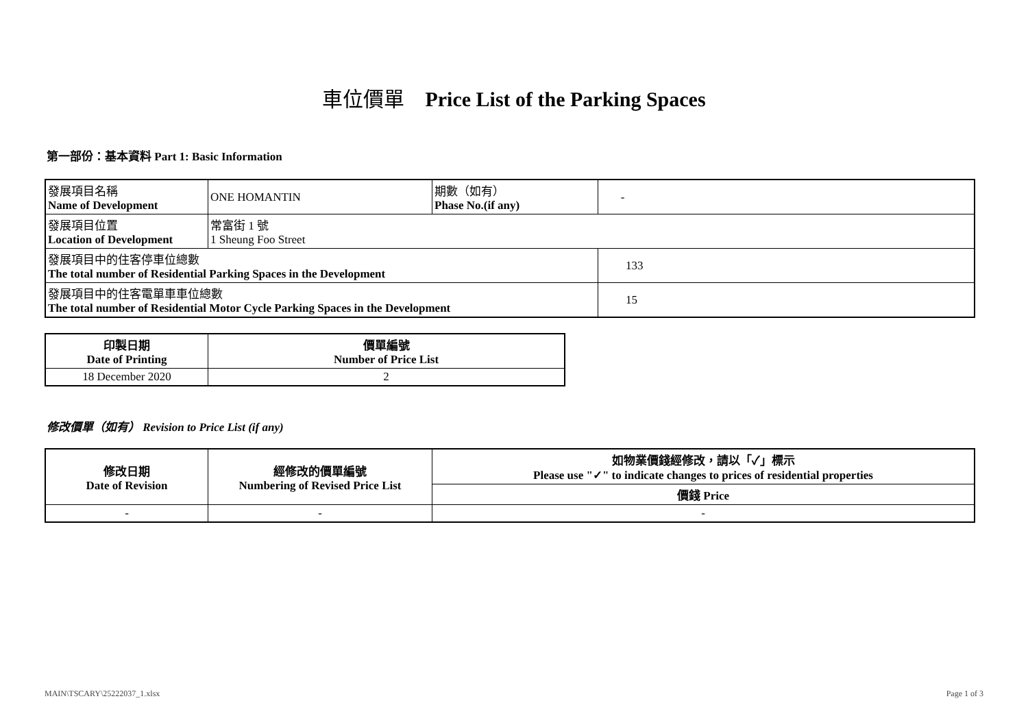車位價單 Price List of the Parking Spaces
第一部份：基本資料 Part 1: Basic Information
| 發展項目名稱 Name of Development | ONE HOMANTIN | 期數（如有） Phase No.(if any) | - |
| 發展項目位置 Location of Development | 常富街 1 號 1 Sheung Foo Street | | |
| 發展項目中的住客停車位總數 The total number of Residential Parking Spaces in the Development | | | 133 |
| 發展項目中的住客電單車車位總數 The total number of Residential Motor Cycle Parking Spaces in the Development | | | 15 |
| 印製日期 Date of Printing | 價單編號 Number of Price List |
| --- | --- |
| 18 December 2020 | 2 |
修改價單（如有） Revision to Price List (if any)
| 修改日期 Date of Revision | 經修改的價單編號 Numbering of Revised Price List | 如物業價錢經修改，請以「✓」標示 Please use "✓" to indicate changes to prices of residential properties |
| --- | --- | --- |
| | | 價錢 Price |
| - | - | - |
MAIN\TSCARY\25222037_1.xlsx Page 1 of 3